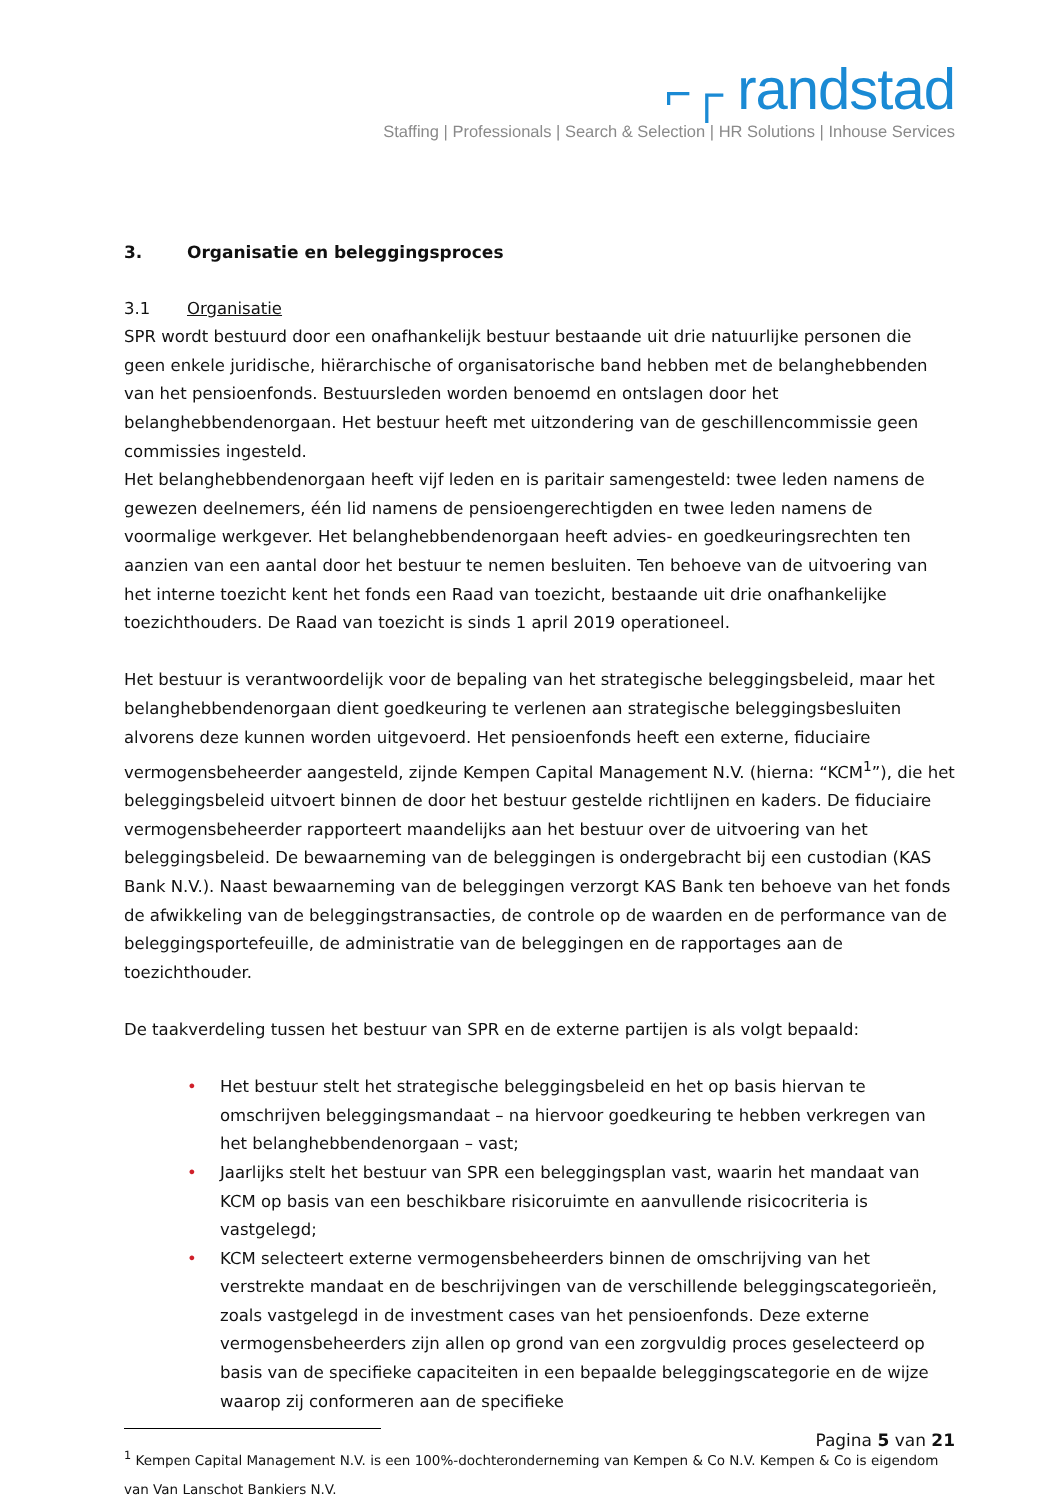⌐┌ randstad
Staffing | Professionals | Search & Selection | HR Solutions | Inhouse Services
3. Organisatie en beleggingsproces
3.1 Organisatie
SPR wordt bestuurd door een onafhankelijk bestuur bestaande uit drie natuurlijke personen die geen enkele juridische, hiërarchische of organisatorische band hebben met de belanghebbenden van het pensioenfonds. Bestuursleden worden benoemd en ontslagen door het belanghebbendenorgaan. Het bestuur heeft met uitzondering van de geschillencommissie geen commissies ingesteld.
Het belanghebbendenorgaan heeft vijf leden en is paritair samengesteld: twee leden namens de gewezen deelnemers, één lid namens de pensioengerechtigden en twee leden namens de voormalige werkgever. Het belanghebbendenorgaan heeft advies- en goedkeuringsrechten ten aanzien van een aantal door het bestuur te nemen besluiten. Ten behoeve van de uitvoering van het interne toezicht kent het fonds een Raad van toezicht, bestaande uit drie onafhankelijke toezichthouders. De Raad van toezicht is sinds 1 april 2019 operationeel.
Het bestuur is verantwoordelijk voor de bepaling van het strategische beleggingsbeleid, maar het belanghebbendenorgaan dient goedkeuring te verlenen aan strategische beleggingsbesluiten alvorens deze kunnen worden uitgevoerd. Het pensioenfonds heeft een externe, fiduciaire vermogensbeheerder aangesteld, zijnde Kempen Capital Management N.V. (hierna: “KCM<sup>1</sup>”), die het beleggingsbeleid uitvoert binnen de door het bestuur gestelde richtlijnen en kaders. De fiduciaire vermogensbeheerder rapporteert maandelijks aan het bestuur over de uitvoering van het beleggingsbeleid. De bewaarneming van de beleggingen is ondergebracht bij een custodian (KAS Bank N.V.). Naast bewaarneming van de beleggingen verzorgt KAS Bank ten behoeve van het fonds de afwikkeling van de beleggingstransacties, de controle op de waarden en de performance van de beleggingsportefeuille, de administratie van de beleggingen en de rapportages aan de toezichthouder.
De taakverdeling tussen het bestuur van SPR en de externe partijen is als volgt bepaald:
• Het bestuur stelt het strategische beleggingsbeleid en het op basis hiervan te omschrijven beleggingsmandaat – na hiervoor goedkeuring te hebben verkregen van het belanghebbendenorgaan – vast;
• Jaarlijks stelt het bestuur van SPR een beleggingsplan vast, waarin het mandaat van KCM op basis van een beschikbare risicoruimte en aanvullende risicocriteria is vastgelegd;
• KCM selecteert externe vermogensbeheerders binnen de omschrijving van het verstrekte mandaat en de beschrijvingen van de verschillende beleggingscategorieën, zoals vastgelegd in de investment cases van het pensioenfonds. Deze externe vermogensbeheerders zijn allen op grond van een zorgvuldig proces geselecteerd op basis van de specifieke capaciteiten in een bepaalde beleggingscategorie en de wijze waarop zij conformeren aan de specifieke
<sup>1</sup> Kempen Capital Management N.V. is een 100%-dochteronderneming van Kempen & Co N.V. Kempen & Co is eigendom van Van Lanschot Bankiers N.V.
Pagina 5 van 21